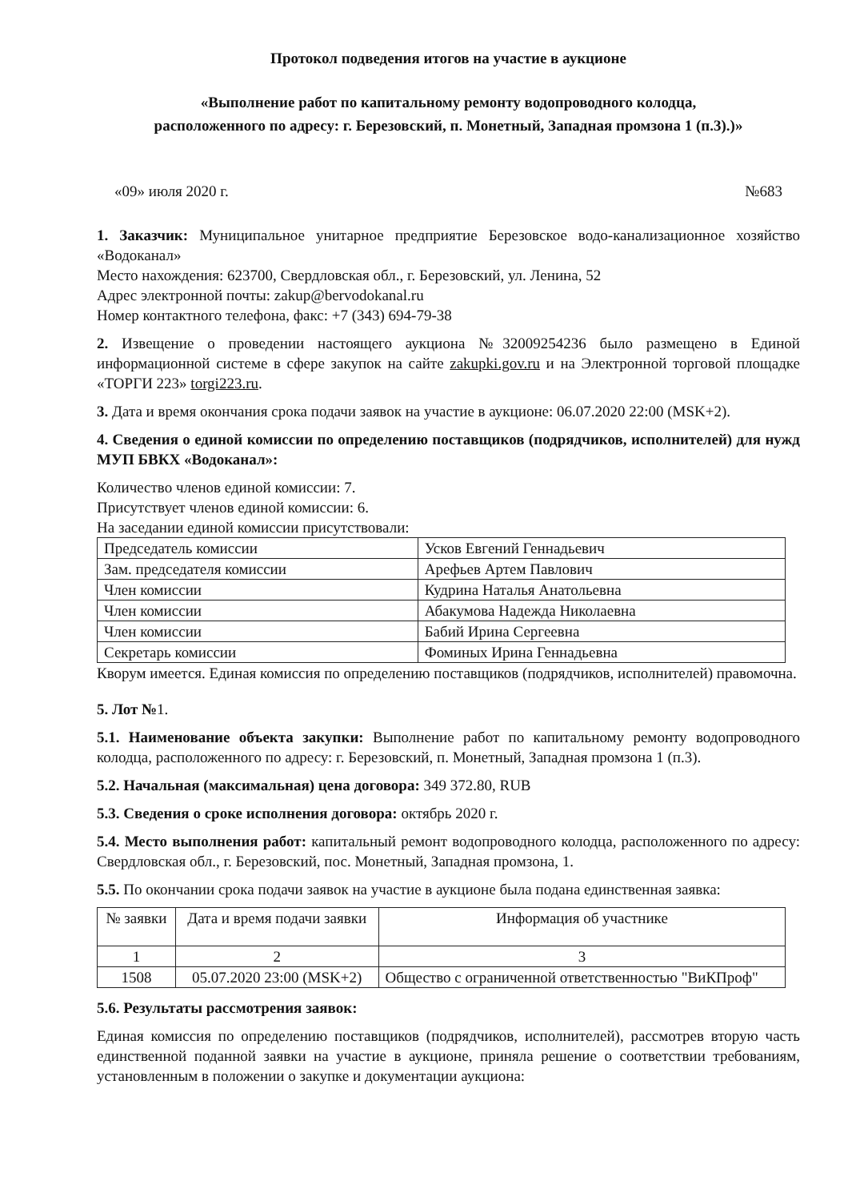Протокол подведения итогов на участие в аукционе
«Выполнение работ по капитальному ремонту водопроводного колодца,
расположенного по адресу: г. Березовский, п. Монетный, Западная промзона 1 (п.3).)»
«09» июля 2020 г. №683
1. Заказчик: Муниципальное унитарное предприятие Березовское водо-канализационное хозяйство «Водоканал»
Место нахождения: 623700, Свердловская обл., г. Березовский, ул. Ленина, 52
Адрес электронной почты: zakup@bervodokanal.ru
Номер контактного телефона, факс: +7 (343) 694-79-38
2. Извещение о проведении настоящего аукциона №32009254236 было размещено в Единой информационной системе в сфере закупок на сайте zakupki.gov.ru и на Электронной торговой площадке «ТОРГИ 223» torgi223.ru.
3. Дата и время окончания срока подачи заявок на участие в аукционе: 06.07.2020 22:00 (MSK+2).
4. Сведения о единой комиссии по определению поставщиков (подрядчиков, исполнителей) для нужд МУП БВКХ «Водоканал»:
Количество членов единой комиссии: 7.
Присутствует членов единой комиссии: 6.
На заседании единой комиссии присутствовали:
| Председатель комиссии | Усков Евгений Геннадьевич |
| Зам. председателя комиссии | Арефьев Артем Павлович |
| Член комиссии | Кудрина Наталья Анатольевна |
| Член комиссии | Абакумова Надежда Николаевна |
| Член комиссии | Бабий Ирина Сергеевна |
| Секретарь комиссии | Фоминых Ирина Геннадьевна |
Кворум имеется. Единая комиссия по определению поставщиков (подрядчиков, исполнителей) правомочна.
5. Лот №1.
5.1. Наименование объекта закупки: Выполнение работ по капитальному ремонту водопроводного колодца, расположенного по адресу: г. Березовский, п. Монетный, Западная промзона 1 (п.3).
5.2. Начальная (максимальная) цена договора: 349 372.80, RUB
5.3. Сведения о сроке исполнения договора: октябрь 2020 г.
5.4. Место выполнения работ: капитальный ремонт водопроводного колодца, расположенного по адресу: Свердловская обл., г. Березовский, пос. Монетный, Западная промзона, 1.
5.5. По окончании срока подачи заявок на участие в аукционе была подана единственная заявка:
| № заявки | Дата и время подачи заявки | Информация об участнике |
| --- | --- | --- |
| 1 | 2 | 3 |
| 1508 | 05.07.2020 23:00 (MSK+2) | Общество с ограниченной ответственностью "ВиКПроф" |
5.6. Результаты рассмотрения заявок:
Единая комиссия по определению поставщиков (подрядчиков, исполнителей), рассмотрев вторую часть единственной поданной заявки на участие в аукционе, приняла решение о соответствии требованиям, установленным в положении о закупке и документации аукциона: